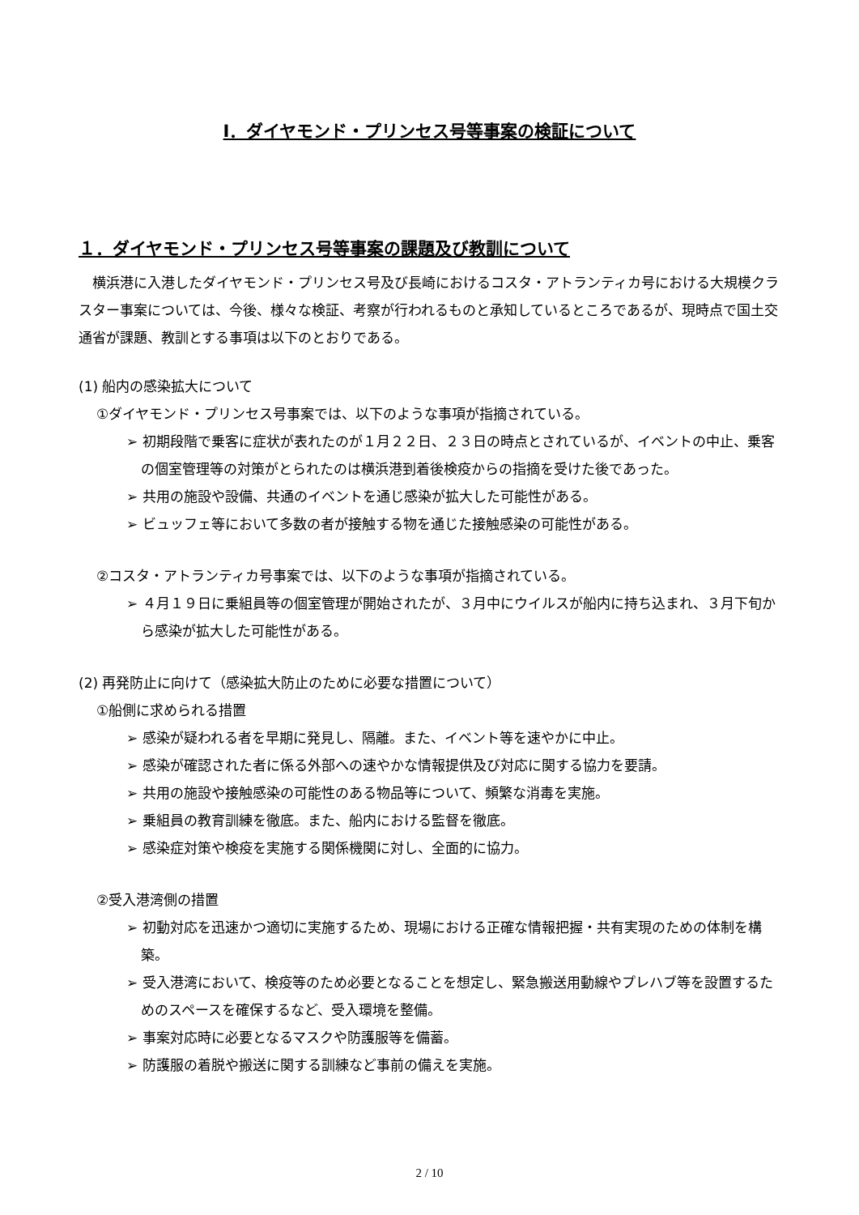Ⅰ．ダイヤモンド・プリンセス号等事案の検証について
１．ダイヤモンド・プリンセス号等事案の課題及び教訓について
横浜港に入港したダイヤモンド・プリンセス号及び長崎におけるコスタ・アトランティカ号における大規模クラスター事案については、今後、様々な検証、考察が行われるものと承知しているところであるが、現時点で国土交通省が課題、教訓とする事項は以下のとおりである。
(1) 船内の感染拡大について
①ダイヤモンド・プリンセス号事案では、以下のような事項が指摘されている。
➢ 初期段階で乗客に症状が表れたのが１月２２日、２３日の時点とされているが、イベントの中止、乗客の個室管理等の対策がとられたのは横浜港到着後検疫からの指摘を受けた後であった。
➢ 共用の施設や設備、共通のイベントを通じ感染が拡大した可能性がある。
➢ ビュッフェ等において多数の者が接触する物を通じた接触感染の可能性がある。
②コスタ・アトランティカ号事案では、以下のような事項が指摘されている。
➢ ４月１９日に乗組員等の個室管理が開始されたが、３月中にウイルスが船内に持ち込まれ、３月下旬から感染が拡大した可能性がある。
(2) 再発防止に向けて（感染拡大防止のために必要な措置について）
①船側に求められる措置
➢ 感染が疑われる者を早期に発見し、隔離。また、イベント等を速やかに中止。
➢ 感染が確認された者に係る外部への速やかな情報提供及び対応に関する協力を要請。
➢ 共用の施設や接触感染の可能性のある物品等について、頻繁な消毒を実施。
➢ 乗組員の教育訓練を徹底。また、船内における監督を徹底。
➢ 感染症対策や検疫を実施する関係機関に対し、全面的に協力。
②受入港湾側の措置
➢ 初動対応を迅速かつ適切に実施するため、現場における正確な情報把握・共有実現のための体制を構築。
➢ 受入港湾において、検疫等のため必要となることを想定し、緊急搬送用動線やプレハブ等を設置するためのスペースを確保するなど、受入環境を整備。
➢ 事案対応時に必要となるマスクや防護服等を備蓄。
➢ 防護服の着脱や搬送に関する訓練など事前の備えを実施。
2 / 10